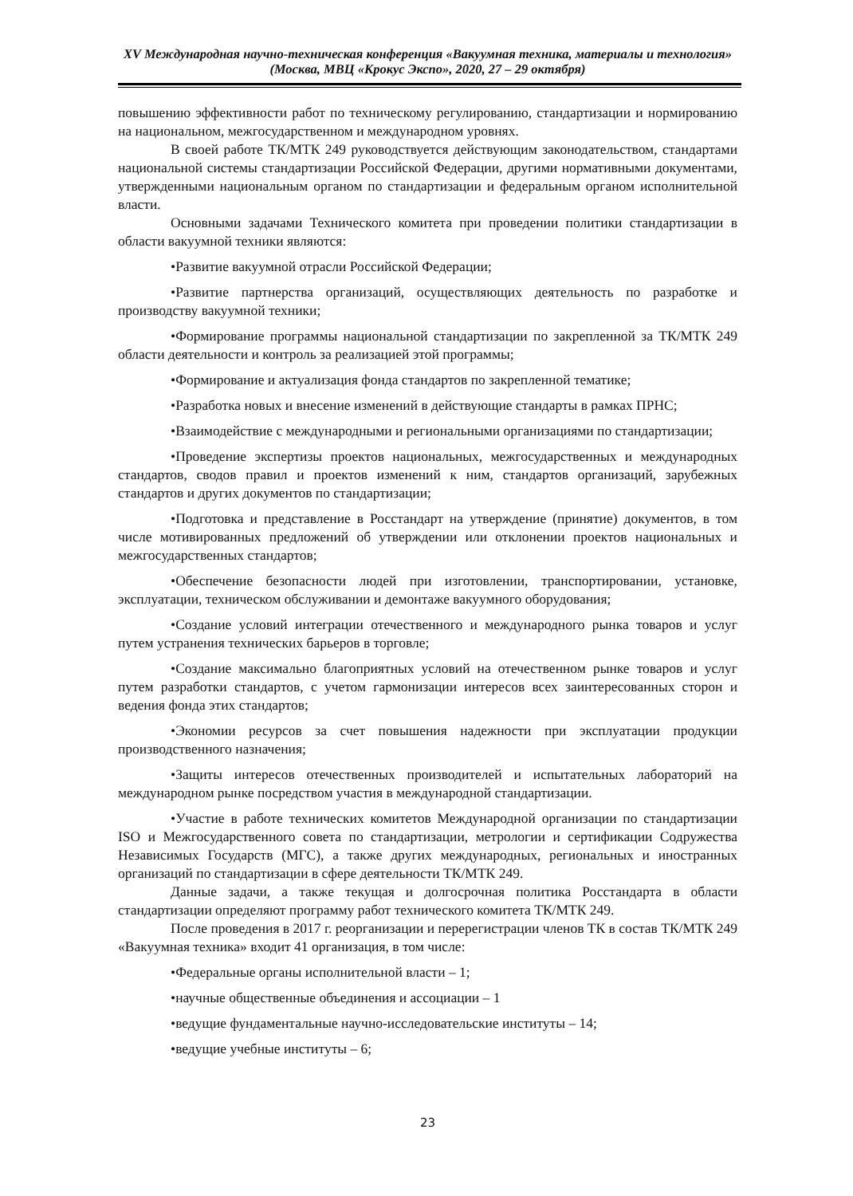XV Международная научно-техническая конференция «Вакуумная техника, материалы и технология»
(Москва, МВЦ «Крокус Экспо», 2020, 27 – 29 октября)
повышению эффективности работ по техническому регулированию, стандартизации и нормированию на национальном, межгосударственном и международном уровнях.
В своей работе ТК/МТК 249 руководствуется действующим законодательством, стандартами национальной системы стандартизации Российской Федерации, другими нормативными документами, утвержденными национальным органом по стандартизации и федеральным органом исполнительной власти.
Основными задачами Технического комитета при проведении политики стандартизации в области вакуумной техники являются:
•Развитие вакуумной отрасли Российской Федерации;
•Развитие партнерства организаций, осуществляющих деятельность по разработке и производству вакуумной техники;
•Формирование программы национальной стандартизации по закрепленной за ТК/МТК 249 области деятельности и контроль за реализацией этой программы;
•Формирование и актуализация фонда стандартов по закрепленной тематике;
•Разработка новых и внесение изменений в действующие стандарты в рамках ПРНС;
•Взаимодействие с международными и региональными организациями по стандартизации;
•Проведение экспертизы проектов национальных, межгосударственных и международных стандартов, сводов правил и проектов изменений к ним, стандартов организаций, зарубежных стандартов и других документов по стандартизации;
•Подготовка и представление в Росстандарт на утверждение (принятие) документов, в том числе мотивированных предложений об утверждении или отклонении проектов национальных и межгосударственных стандартов;
•Обеспечение безопасности людей при изготовлении, транспортировании, установке, эксплуатации, техническом обслуживании и демонтаже вакуумного оборудования;
•Создание условий интеграции отечественного и международного рынка товаров и услуг путем устранения технических барьеров в торговле;
•Создание максимально благоприятных условий на отечественном рынке товаров и услуг путем разработки стандартов, с учетом гармонизации интересов всех заинтересованных сторон и ведения фонда этих стандартов;
•Экономии ресурсов за счет повышения надежности при эксплуатации продукции производственного назначения;
•Защиты интересов отечественных производителей и испытательных лабораторий на международном рынке посредством участия в международной стандартизации.
•Участие в работе технических комитетов Международной организации по стандартизации ISO и Межгосударственного совета по стандартизации, метрологии и сертификации Содружества Независимых Государств (МГС), а также других международных, региональных и иностранных организаций по стандартизации в сфере деятельности ТК/МТК 249.
Данные задачи, а также текущая и долгосрочная политика Росстандарта в области стандартизации определяют программу работ технического комитета ТК/МТК 249.
После проведения в 2017 г. реорганизации и перерегистрации членов ТК в состав ТК/МТК 249 «Вакуумная техника» входит 41 организация, в том числе:
•Федеральные органы исполнительной власти – 1;
•научные общественные объединения и ассоциации – 1
•ведущие фундаментальные научно-исследовательские институты – 14;
•ведущие учебные институты – 6;
23